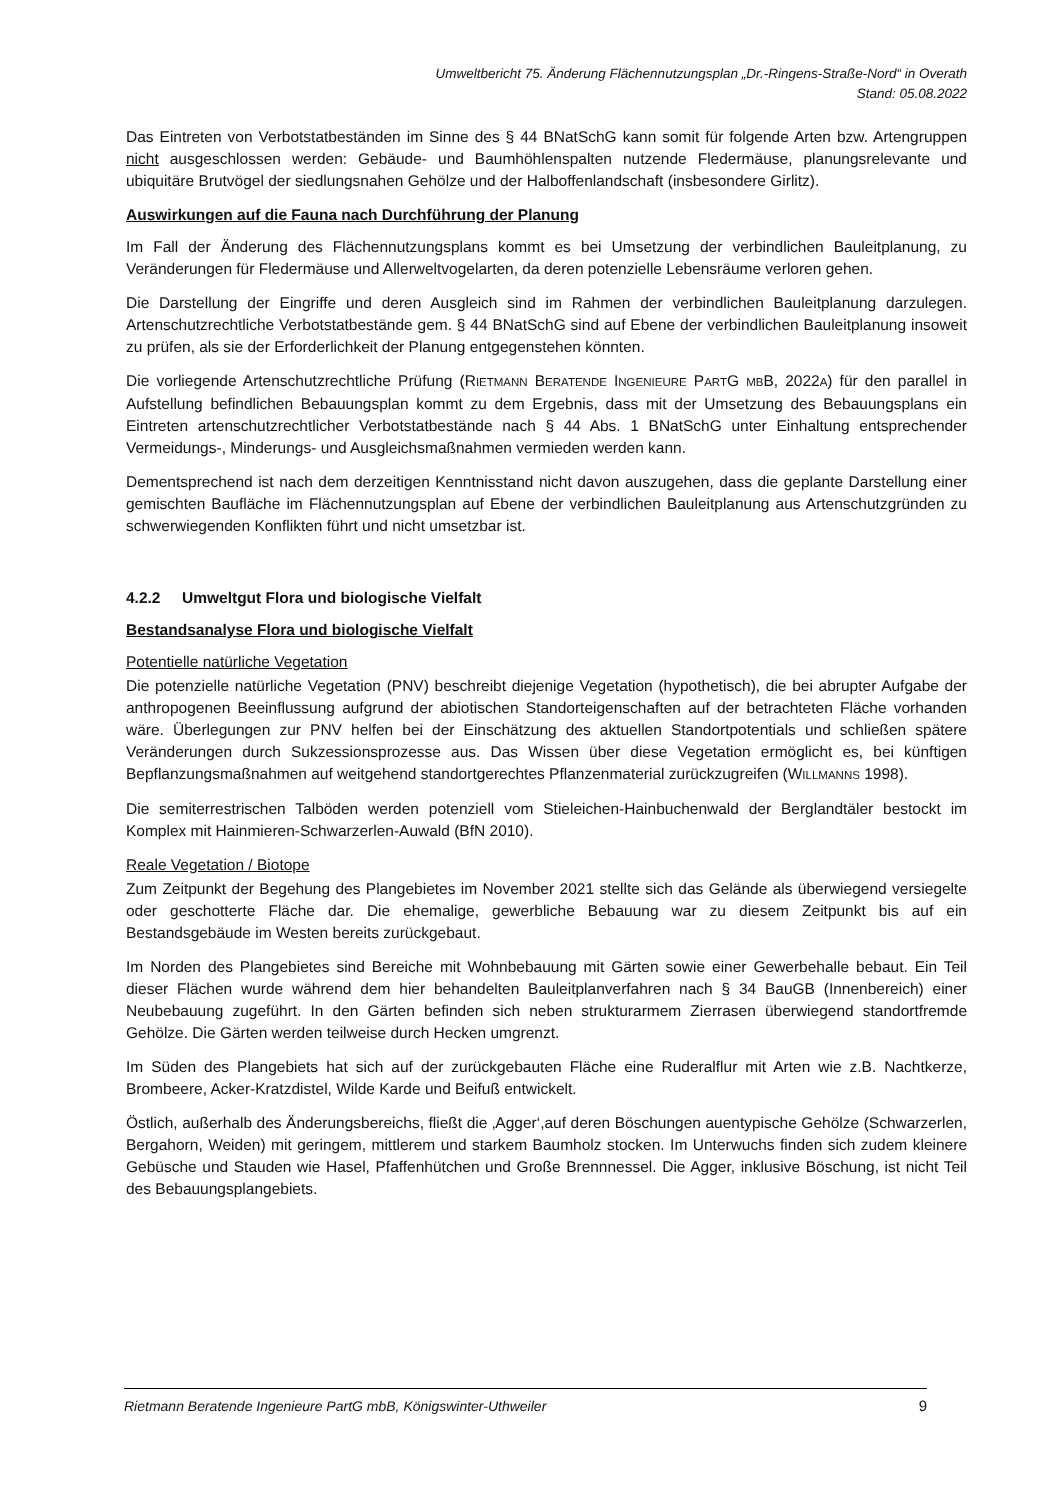Umweltbericht 75. Änderung Flächennutzungsplan „Dr.-Ringens-Straße-Nord“ in Overath
Stand: 05.08.2022
Das Eintreten von Verbotstatbeständen im Sinne des § 44 BNatSchG kann somit für folgende Arten bzw. Artengruppen nicht ausgeschlossen werden: Gebäude- und Baumhöhlenspalten nutzende Fledermäuse, planungsrelevante und ubiquitäre Brutvögel der siedlungsnahen Gehölze und der Halboffenlandschaft (insbesondere Girlitz).
Auswirkungen auf die Fauna nach Durchführung der Planung
Im Fall der Änderung des Flächennutzungsplans kommt es bei Umsetzung der verbindlichen Bauleitplanung, zu Veränderungen für Fledermäuse und Allerweltvogelarten, da deren potenzielle Lebensräume verloren gehen.
Die Darstellung der Eingriffe und deren Ausgleich sind im Rahmen der verbindlichen Bauleitplanung darzulegen. Artenschutzrechtliche Verbotstatbestände gem. § 44 BNatSchG sind auf Ebene der verbindlichen Bauleitplanung insoweit zu prüfen, als sie der Erforderlichkeit der Planung entgegenstehen könnten.
Die vorliegende Artenschutzrechtliche Prüfung (RIETMANN BERATENDE INGENIEURE PARTG MBB, 2022A) für den parallel in Aufstellung befindlichen Bebauungsplan kommt zu dem Ergebnis, dass mit der Umsetzung des Bebauungsplans ein Eintreten artenschutzrechtlicher Verbotstatbestände nach § 44 Abs. 1 BNatSchG unter Einhaltung entsprechender Vermeidungs-, Minderungs- und Ausgleichsmaßnahmen vermieden werden kann.
Dementsprechend ist nach dem derzeitigen Kenntnisstand nicht davon auszugehen, dass die geplante Darstellung einer gemischten Baufläche im Flächennutzungsplan auf Ebene der verbindlichen Bauleitplanung aus Artenschutzgründen zu schwerwiegenden Konflikten führt und nicht umsetzbar ist.
4.2.2 Umweltgut Flora und biologische Vielfalt
Bestandsanalyse Flora und biologische Vielfalt
Potentielle natürliche Vegetation
Die potenzielle natürliche Vegetation (PNV) beschreibt diejenige Vegetation (hypothetisch), die bei abrupter Aufgabe der anthropogenen Beeinflussung aufgrund der abiotischen Standorteigenschaften auf der betrachteten Fläche vorhanden wäre. Überlegungen zur PNV helfen bei der Einschätzung des aktuellen Standortpotentials und schließen spätere Veränderungen durch Sukzessionsprozesse aus. Das Wissen über diese Vegetation ermöglicht es, bei künftigen Bepflanzungsmaßnahmen auf weitgehend standortgerechtes Pflanzenmaterial zurückzugreifen (WILLMANNS 1998).
Die semiterrestrischen Talböden werden potenziell vom Stieleichen-Hainbuchenwald der Berglandtäler bestockt im Komplex mit Hainmieren-Schwarzerlen-Auwald (BfN 2010).
Reale Vegetation / Biotope
Zum Zeitpunkt der Begehung des Plangebietes im November 2021 stellte sich das Gelände als überwiegend versiegelte oder geschotterte Fläche dar. Die ehemalige, gewerbliche Bebauung war zu diesem Zeitpunkt bis auf ein Bestandsgebäude im Westen bereits zurückgebaut.
Im Norden des Plangebietes sind Bereiche mit Wohnbebauung mit Gärten sowie einer Gewerbehalle bebaut. Ein Teil dieser Flächen wurde während dem hier behandelten Bauleitplanverfahren nach § 34 BauGB (Innenbereich) einer Neubebauung zugeführt. In den Gärten befinden sich neben strukturarmem Zierrasen überwiegend standortfremde Gehölze. Die Gärten werden teilweise durch Hecken umgrenzt.
Im Süden des Plangebiets hat sich auf der zurückgebauten Fläche eine Ruderalflur mit Arten wie z.B. Nachtkerze, Brombeere, Acker-Kratzdistel, Wilde Karde und Beifuß entwickelt.
Östlich, außerhalb des Änderungsbereichs, fließt die ‚Agger‘,auf deren Böschungen auentypische Gehölze (Schwarzerlen, Bergahorn, Weiden) mit geringem, mittlerem und starkem Baumholz stocken. Im Unterwuchs finden sich zudem kleinere Gebüsche und Stauden wie Hasel, Pfaffenhütchen und Große Brennnessel. Die Agger, inklusive Böschung, ist nicht Teil des Bebauungsplangebiets.
Rietmann Beratende Ingenieure PartG mbB, Königswinter-Uthweiler 9